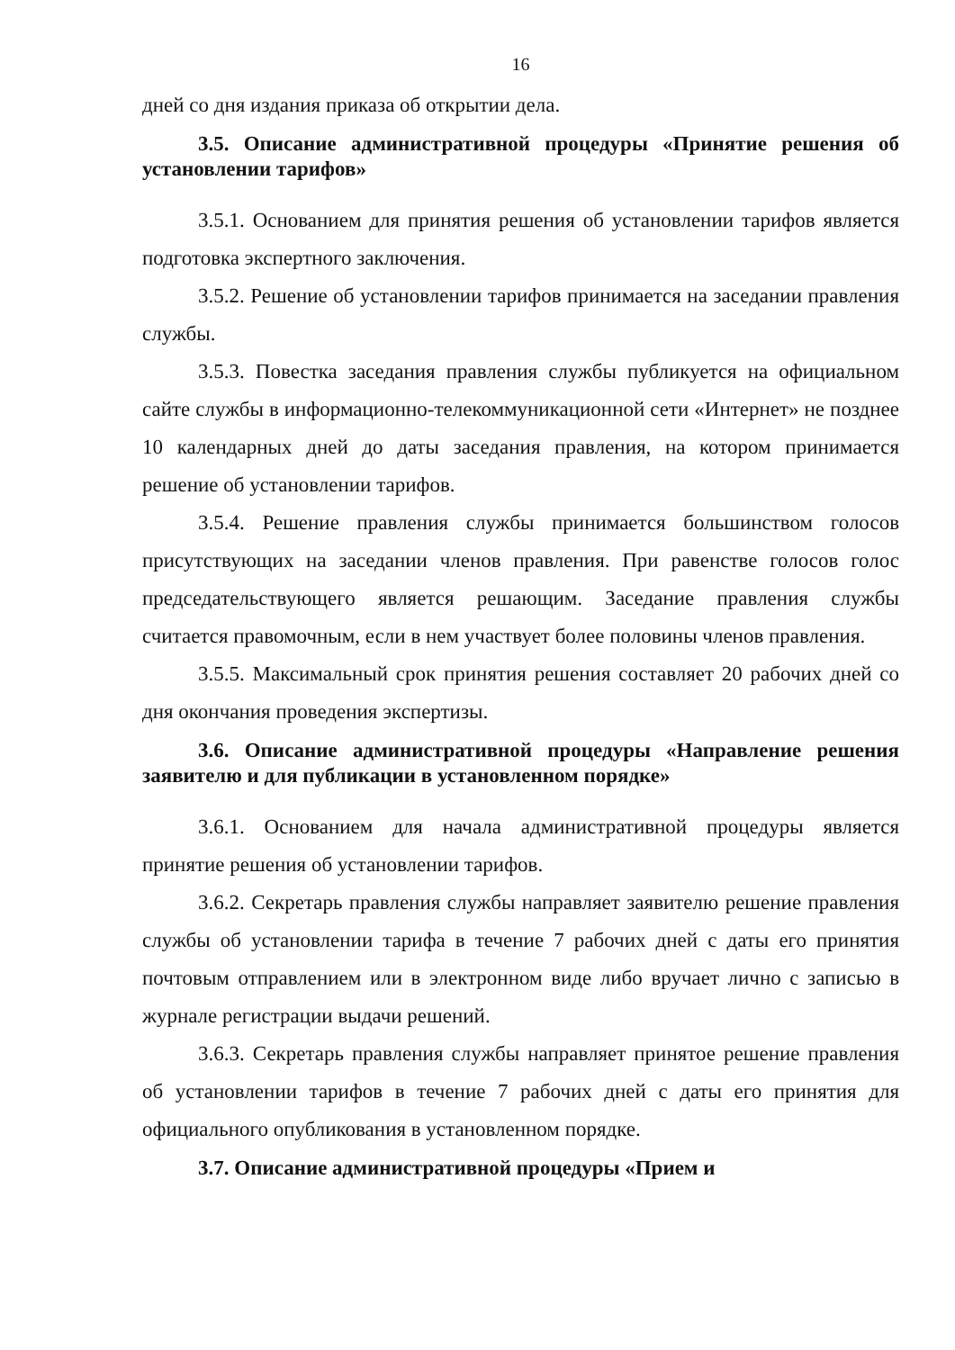16
дней со дня издания приказа об открытии дела.
3.5. Описание административной процедуры «Принятие решения об установлении тарифов»
3.5.1. Основанием для принятия решения об установлении тарифов является подготовка экспертного заключения.
3.5.2. Решение об установлении тарифов принимается на заседании правления службы.
3.5.3. Повестка заседания правления службы публикуется на официальном сайте службы в информационно-телекоммуникационной сети «Интернет» не позднее 10 календарных дней до даты заседания правления, на котором принимается решение об установлении тарифов.
3.5.4. Решение правления службы принимается большинством голосов присутствующих на заседании членов правления. При равенстве голосов голос председательствующего является решающим. Заседание правления службы считается правомочным, если в нем участвует более половины членов правления.
3.5.5. Максимальный срок принятия решения составляет 20 рабочих дней со дня окончания проведения экспертизы.
3.6. Описание административной процедуры «Направление решения заявителю и для публикации в установленном порядке»
3.6.1. Основанием для начала административной процедуры является принятие решения об установлении тарифов.
3.6.2. Секретарь правления службы направляет заявителю решение правления службы об установлении тарифа в течение 7 рабочих дней с даты его принятия почтовым отправлением или в электронном виде либо вручает лично с записью в журнале регистрации выдачи решений.
3.6.3. Секретарь правления службы направляет принятое решение правления об установлении тарифов в течение 7 рабочих дней с даты его принятия для официального опубликования в установленном порядке.
3.7. Описание административной процедуры «Прием и